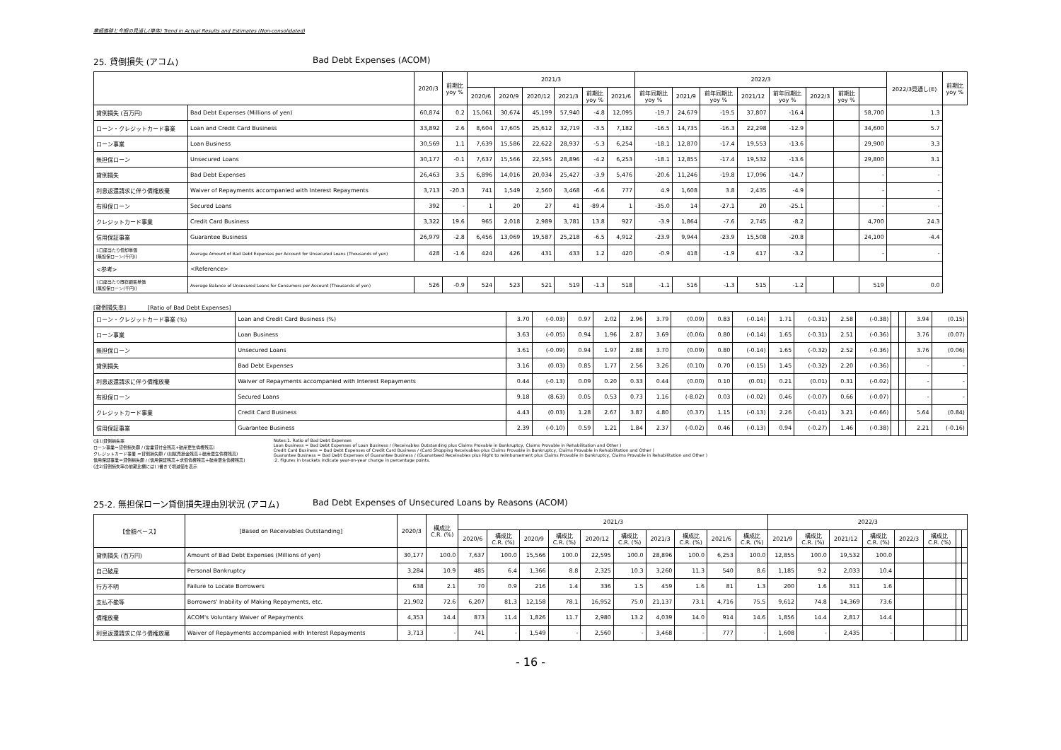業績推移と今期の見通し(単体) Trend in Actual Results and Estimates (Non-consolidated)
25. 貸倒損失 (アコム) Bad Debt Expenses (ACOM)
| | | 2020/3 | 前期比 yoy % | 2021/3 | | | | | | 2022/3 | | | | | | | | 2022/3見通し(E) | 前期比 yoy % |
| --- | --- | --- | --- | --- | --- | --- | --- | --- | --- | --- | --- | --- | --- | --- | --- | --- | --- | --- | --- |
| | | | | 2020/6 | 2020/9 | 2020/12 | 2021/3 | 前期比 yoy % | 2021/6 | 前年同期比 yoy % | 2021/9 | 前年同期比 yoy % | 2021/12 | 前年同期比 yoy % | 2022/3 | 前期比 yoy % | | | |
| 貸倒損失 (百万円) | Bad Debt Expenses (Millions of yen) | 60,874 | 0.2 | 15,061 | 30,674 | 45,199 | 57,940 | -4.8 | 12,095 | -19.7 | 24,679 | -19.5 | 37,807 | -16.4 | | | 58,700 | 1.3 | |
| ローン・クレジットカード事業 | Loan and Credit Card Business | 33,892 | 2.6 | 8,604 | 17,605 | 25,612 | 32,719 | -3.5 | 7,182 | -16.5 | 14,735 | -16.3 | 22,298 | -12.9 | | | 34,600 | 5.7 | |
| ローン事業 | Loan Business | 30,569 | 1.1 | 7,639 | 15,586 | 22,622 | 28,937 | -5.3 | 6,254 | -18.1 | 12,870 | -17.4 | 19,553 | -13.6 | | | 29,900 | 3.3 | |
| 無担保ローン | Unsecured Loans | 30,177 | -0.1 | 7,637 | 15,566 | 22,595 | 28,896 | -4.2 | 6,253 | -18.1 | 12,855 | -17.4 | 19,532 | -13.6 | | | 29,800 | 3.1 | |
| 貸倒損失 | Bad Debt Expenses | 26,463 | 3.5 | 6,896 | 14,016 | 20,034 | 25,427 | -3.9 | 5,476 | -20.6 | 11,246 | -19.8 | 17,096 | -14.7 | | | - | - | |
| 利息返還請求に伴う債権放棄 | Waiver of Repayments accompanied with Interest Repayments | 3,713 | -20.3 | 741 | 1,549 | 2,560 | 3,468 | -6.6 | 777 | 4.9 | 1,608 | 3.8 | 2,435 | -4.9 | | | - | - | |
| 有担保ローン | Secured Loans | 392 | - | 1 | 20 | 27 | 41 | -89.4 | 1 | -35.0 | 14 | -27.1 | 20 | -25.1 | | | - | - | |
| クレジットカード事業 | Credit Card Business | 3,322 | 19.6 | 965 | 2,018 | 2,989 | 3,781 | 13.8 | 927 | -3.9 | 1,864 | -7.6 | 2,745 | -8.2 | | | 4,700 | 24.3 | |
| 信用保証事業 | Guarantee Business | 26,979 | -2.8 | 6,456 | 13,069 | 19,587 | 25,218 | -6.5 | 4,912 | -23.9 | 9,944 | -23.9 | 15,508 | -20.8 | | | 24,100 | -4.4 | |
| 1口座当たり償却単価 [無担保ローン(千円)] | Average Amount of Bad Debt Expenses per Account for Unsecured Loans (Thousands of yen) | 428 | -1.6 | 424 | 426 | 431 | 433 | 1.2 | 420 | -0.9 | 418 | -1.9 | 417 | -3.2 | | | - | - | |
| <参考> | <Reference> | | | | | | | | | | | | | | | | | | |
| 1口座当たり既存顧客単価 [無担保ローン(千円)] | Average Balance of Unsecured Loans for Consumers per Account (Thousands of yen) | 526 | -0.9 | 524 | 523 | 521 | 519 | -1.3 | 518 | -1.1 | 516 | -1.3 | 515 | -1.2 | | | 519 | 0.0 | |
[貸倒損失率] [Ratio of Bad Debt Expenses]
| ローン・クレジットカード事業 (%) | Loan and Credit Card Business (%) | 3.70 | (-0.03) | 0.97 | 2.02 | 2.96 | 3.79 | (0.09) | 0.83 | (-0.14) | 1.71 | (-0.31) | 2.58 | (-0.38) | | | 3.94 | (0.15) |
| ローン事業 | Loan Business | 3.63 | (-0.05) | 0.94 | 1.96 | 2.87 | 3.69 | (0.06) | 0.80 | (-0.14) | 1.65 | (-0.31) | 2.51 | (-0.36) | | | 3.76 | (0.07) |
| 無担保ローン | Unsecured Loans | 3.61 | (-0.09) | 0.94 | 1.97 | 2.88 | 3.70 | (0.09) | 0.80 | (-0.14) | 1.65 | (-0.32) | 2.52 | (-0.36) | | | 3.76 | (0.06) |
| 貸倒損失 | Bad Debt Expenses | 3.16 | (0.03) | 0.85 | 1.77 | 2.56 | 3.26 | (0.10) | 0.70 | (-0.15) | 1.45 | (-0.32) | 2.20 | (-0.36) | | | - | - |
| 利息返還請求に伴う債権放棄 | Waiver of Repayments accompanied with Interest Repayments | 0.44 | (-0.13) | 0.09 | 0.20 | 0.33 | 0.44 | (0.00) | 0.10 | (0.01) | 0.21 | (0.01) | 0.31 | (-0.02) | | | - | - |
| 有担保ローン | Secured Loans | 9.18 | (8.63) | 0.05 | 0.53 | 0.73 | 1.16 | (-8.02) | 0.03 | (-0.02) | 0.46 | (-0.07) | 0.66 | (-0.07) | | | - | - |
| クレジットカード事業 | Credit Card Business | 4.43 | (0.03) | 1.28 | 2.67 | 3.87 | 4.80 | (0.37) | 1.15 | (-0.13) | 2.26 | (-0.41) | 3.21 | (-0.66) | | | 5.64 | (0.84) |
| 信用保証事業 | Guarantee Business | 2.39 | (-0.10) | 0.59 | 1.21 | 1.84 | 2.37 | (-0.02) | 0.46 | (-0.13) | 0.94 | (-0.27) | 1.46 | (-0.38) | | | 2.21 | (-0.16) |
(注1)貸倒損失率
ローン事業＝貸倒損失額 / (営業貸付金残高+破産更生債権残高)
クレジットカード事業 ＝貸倒損失額 / (割賦売掛金残高＋破産更生債権残高)
信用保証事業＝貸倒損失額 / (信用保証残高＋求償債権残高＋破産更生債権残高)
(注2)貸倒損失率の前期比欄には( )書きで増減値を表示
Notes:1. Ratio of Bad Debt Expenses
Loan Business = Bad Debt Expenses of Loan Business / (Receivables Outstanding plus Claims Provable in Bankruptcy, Claims Provable in Rehabilitation and Other )
Credit Card Business = Bad Debt Expenses of Credit Card Business / (Card Shopping Receivables plus Claims Provable in Bankruptcy, Claims Provable in Rehabilitation and Other )
Guarantee Business = Bad Debt Expenses of Guarantee Business / (Guaranteed Receivables plus Right to reimbursement plus Claims Provable in Bankruptcy, Claims Provable in Rehabilitation and Other )
:2. Figures in brackets indicate year-on-year change in percentage points.
25-2. 無担保ローン貸倒損失理由別状況 (アコム) Bad Debt Expenses of Unsecured Loans by Reasons (ACOM)
| 【金額ベース】 | [Based on Receivables Outstanding] | 2020/3 | 構成比 C.R. (%) | 2021/3 | | | | | | | | | | 2022/3 | | | | | | | |
| --- | --- | --- | --- | --- | --- | --- | --- | --- | --- | --- | --- | --- | --- | --- | --- | --- | --- | --- | --- | --- | --- |
| | | | | 2020/6 | 構成比 C.R. (%) | 2020/9 | 構成比 C.R. (%) | 2020/12 | 構成比 C.R. (%) | 2021/3 | 構成比 C.R. (%) | 2021/6 | 構成比 C.R. (%) | 2021/9 | 構成比 C.R. (%) | 2021/12 | 構成比 C.R. (%) | 2022/3 | 構成比 C.R. (%) | | |
| 貸倒損失 (百万円) | Amount of Bad Debt Expenses (Millions of yen) | 30,177 | 100.0 | 7,637 | 100.0 | 15,566 | 100.0 | 22,595 | 100.0 | 28,896 | 100.0 | 6,253 | 100.0 | 12,855 | 100.0 | 19,532 | 100.0 | | | | |
| 自己破産 | Personal Bankruptcy | 3,284 | 10.9 | 485 | 6.4 | 1,366 | 8.8 | 2,325 | 10.3 | 3,260 | 11.3 | 540 | 8.6 | 1,185 | 9.2 | 2,033 | 10.4 | | | | |
| 行方不明 | Failure to Locate Borrowers | 638 | 2.1 | 70 | 0.9 | 216 | 1.4 | 336 | 1.5 | 459 | 1.6 | 81 | 1.3 | 200 | 1.6 | 311 | 1.6 | | | | |
| 支払不能等 | Borrowers' Inability of Making Repayments, etc. | 21,902 | 72.6 | 6,207 | 81.3 | 12,158 | 78.1 | 16,952 | 75.0 | 21,137 | 73.1 | 4,716 | 75.5 | 9,612 | 74.8 | 14,369 | 73.6 | | | | |
| 債権放棄 | ACOM's Voluntary Waiver of Repayments | 4,353 | 14.4 | 873 | 11.4 | 1,826 | 11.7 | 2,980 | 13.2 | 4,039 | 14.0 | 914 | 14.6 | 1,856 | 14.4 | 2,817 | 14.4 | | | | |
| 利息返還請求に伴う債権放棄 | Waiver of Repayments accompanied with Interest Repayments | 3,713 | - | 741 | - | 1,549 | - | 2,560 | - | 3,468 | - | 777 | - | 1,608 | - | 2,435 | - | | | | |
- 16 -